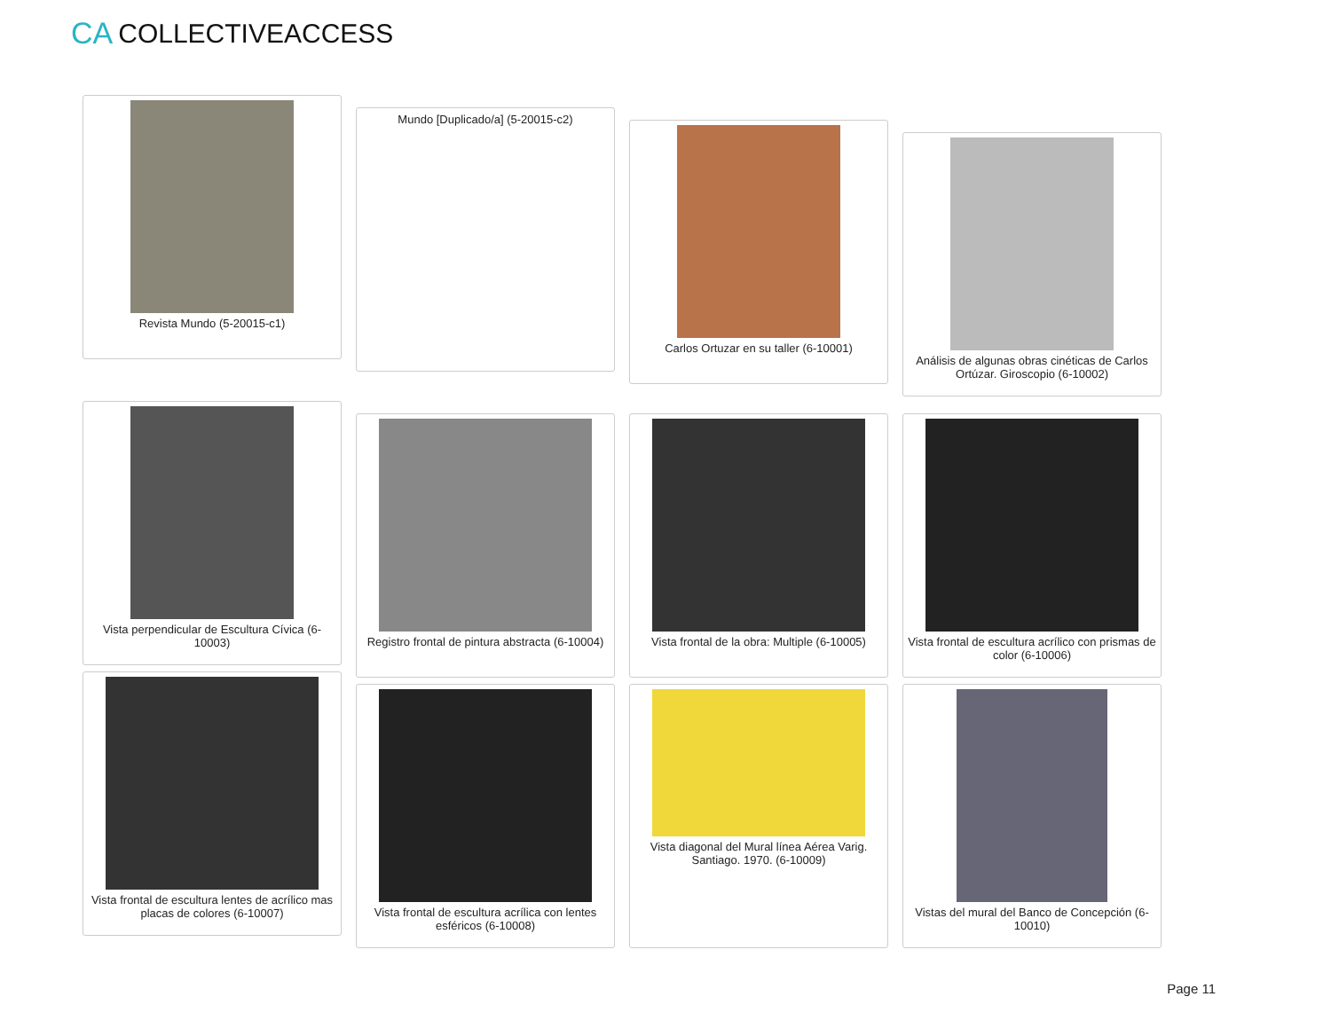CA COLLECTIVEACCESS
Revista Mundo (5-20015-c1)
Mundo [Duplicado/a] (5-20015-c2)
Carlos Ortuzar en su taller (6-10001)
Análisis de algunas obras cinéticas de Carlos Ortúzar. Giroscopio (6-10002)
Vista perpendicular de Escultura Cívica (6-10003)
Registro frontal de pintura abstracta (6-10004)
Vista frontal de la obra: Multiple (6-10005)
Vista frontal de escultura acrílico con prismas de color (6-10006)
Vista frontal de escultura lentes de acrílico mas placas de colores (6-10007)
Vista frontal de escultura acrílica con lentes esféricos (6-10008)
Vista diagonal del Mural línea Aérea Varig. Santiago. 1970. (6-10009)
Vistas del mural del Banco de Concepción (6-10010)
Page 11